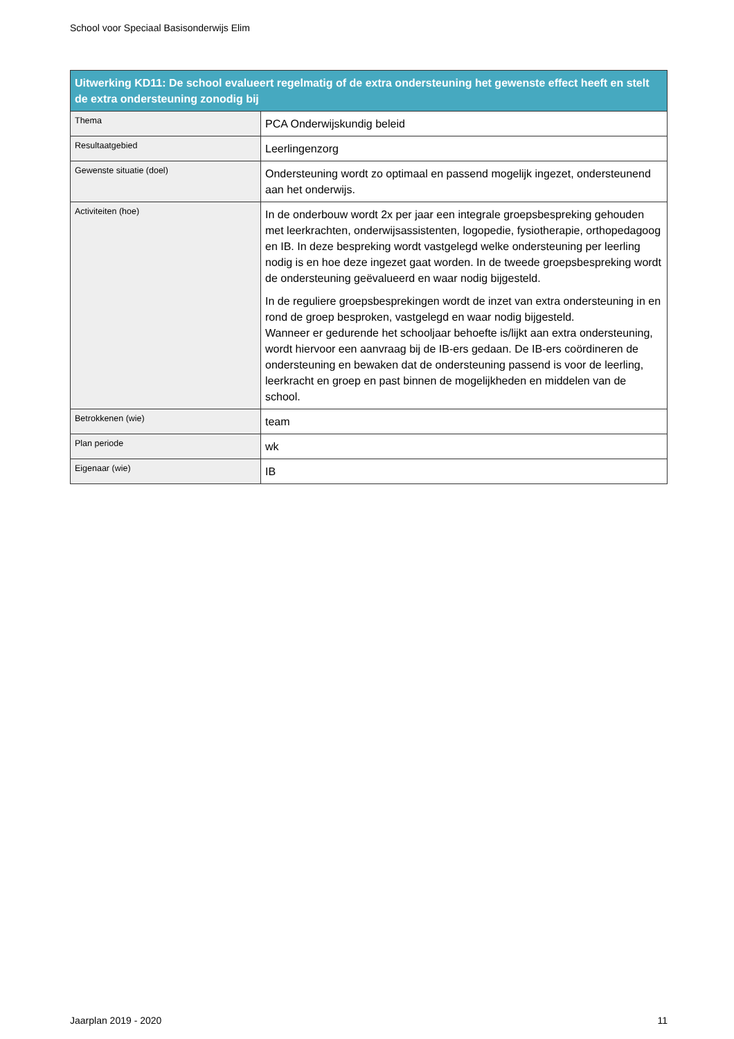School voor Speciaal Basisonderwijs Elim
| Uitwerking KD11: De school evalueert regelmatig of de extra ondersteuning het gewenste effect heeft en stelt de extra ondersteuning zonodig bij | |
| --- | --- |
| Thema | PCA Onderwijskundig beleid |
| Resultaatgebied | Leerlingenzorg |
| Gewenste situatie (doel) | Ondersteuning wordt zo optimaal en passend mogelijk ingezet, ondersteunend aan het onderwijs. |
| Activiteiten (hoe) | In de onderbouw wordt 2x per jaar een integrale groepsbespreking gehouden met leerkrachten, onderwijsassistenten, logopedie, fysiotherapie, orthopedagoog en IB. In deze bespreking wordt vastgelegd welke ondersteuning per leerling nodig is en hoe deze ingezet gaat worden. In de tweede groepsbespreking wordt de ondersteuning geëvalueerd en waar nodig bijgesteld. In de reguliere groepsbesprekingen wordt de inzet van extra ondersteuning in en rond de groep besproken, vastgelegd en waar nodig bijgesteld. Wanneer er gedurende het schooljaar behoefte is/lijkt aan extra ondersteuning, wordt hiervoor een aanvraag bij de IB-ers gedaan. De IB-ers coördineren de ondersteuning en bewaken dat de ondersteuning passend is voor de leerling, leerkracht en groep en past binnen de mogelijkheden en middelen van de school. |
| Betrokkenen (wie) | team |
| Plan periode | wk |
| Eigenaar (wie) | IB |
Jaarplan 2019 - 2020 11